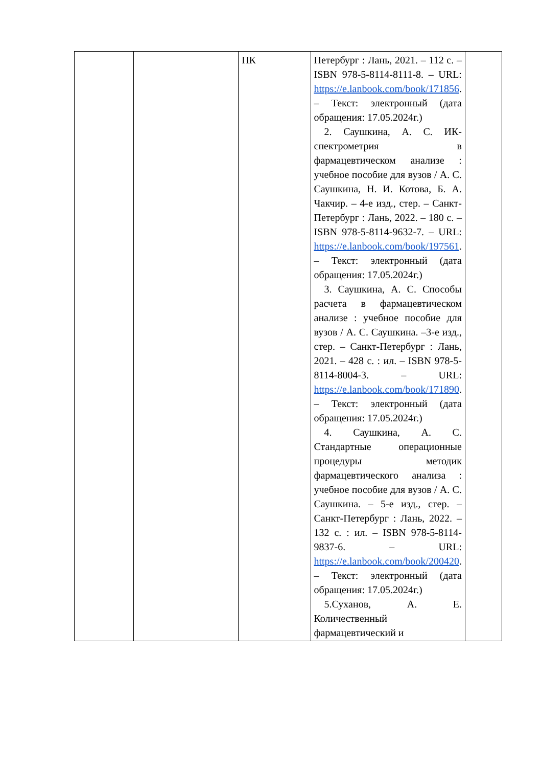| | | ПК | Петербург : Лань, 2021. – 112 с. – ISBN 978-5-8114-8111-8. – URL: https://e.lanbook.com/book/171856 . – Текст: электронный (дата обращения: 17.05.2024г.) 2. Саушкина, А. С. ИК-спектрометрия в фармацевтическом анализе : учебное пособие для вузов / А. С. Саушкина, Н. И. Котова, Б. А. Чакчир. – 4-е изд., стер. – Санкт-Петербург : Лань, 2022. – 180 с. – ISBN 978-5-8114-9632-7. – URL: https://e.lanbook.com/book/197561 . – Текст: электронный (дата обращения: 17.05.2024г.) 3. Саушкина, А. С. Способы расчета в фармацевтическом анализе : учебное пособие для вузов / А. С. Саушкина. –3-е изд., стер. – Санкт-Петербург : Лань, 2021. – 428 с. : ил. – ISBN 978-5-8114-8004-3. – URL: https://e.lanbook.com/book/171890 . – Текст: электронный (дата обращения: 17.05.2024г.) 4. Саушкина, А. С. Стандартные операционные процедуры методик фармацевтического анализа : учебное пособие для вузов / А. С. Саушкина. – 5-е изд., стер. – Санкт-Петербург : Лань, 2022. – 132 с. : ил. – ISBN 978-5-8114-9837-6. – URL: https://e.lanbook.com/book/200420 . – Текст: электронный (дата обращения: 17.05.2024г.) 5.Суханов, А. Е. Количественный фармацевтический и | |